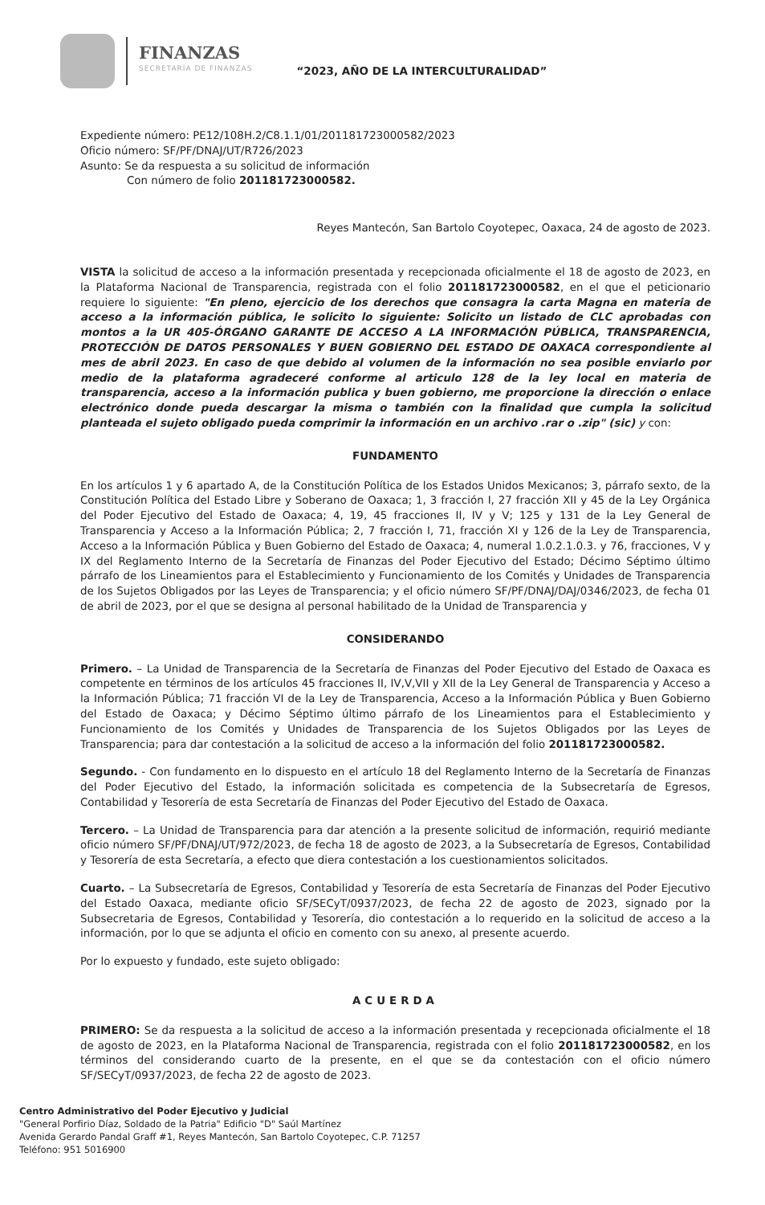FINANZAS
SECRETARÍA DE FINANZAS
“2023, AÑO DE LA INTERCULTURALIDAD”
Expediente número: PE12/108H.2/C8.1.1/01/201181723000582/2023
Oficio número: SF/PF/DNAJ/UT/R726/2023
Asunto: Se da respuesta a su solicitud de información
Con número de folio 201181723000582.
Reyes Mantecón, San Bartolo Coyotepec, Oaxaca, 24 de agosto de 2023.
VISTA la solicitud de acceso a la información presentada y recepcionada oficialmente el 18 de agosto de 2023, en la Plataforma Nacional de Transparencia, registrada con el folio 201181723000582, en el que el peticionario requiere lo siguiente: "En pleno, ejercicio de los derechos que consagra la carta Magna en materia de acceso a la información pública, le solicito lo siguiente: Solicito un listado de CLC aprobadas con montos a la UR 405-ÓRGANO GARANTE DE ACCESO A LA INFORMACIÓN PÚBLICA, TRANSPARENCIA, PROTECCIÓN DE DATOS PERSONALES Y BUEN GOBIERNO DEL ESTADO DE OAXACA correspondiente al mes de abril 2023. En caso de que debido al volumen de la información no sea posible enviarlo por medio de la plataforma agradeceré conforme al articulo 128 de la ley local en materia de transparencia, acceso a la información publica y buen gobierno, me proporcione la dirección o enlace electrónico donde pueda descargar la misma o también con la finalidad que cumpla la solicitud planteada el sujeto obligado pueda comprimir la información en un archivo .rar o .zip" (sic) y con:
FUNDAMENTO
En los artículos 1 y 6 apartado A, de la Constitución Política de los Estados Unidos Mexicanos; 3, párrafo sexto, de la Constitución Política del Estado Libre y Soberano de Oaxaca; 1, 3 fracción I, 27 fracción XII y 45 de la Ley Orgánica del Poder Ejecutivo del Estado de Oaxaca; 4, 19, 45 fracciones II, IV y V; 125 y 131 de la Ley General de Transparencia y Acceso a la Información Pública; 2, 7 fracción I, 71, fracción XI y 126 de la Ley de Transparencia, Acceso a la Información Pública y Buen Gobierno del Estado de Oaxaca; 4, numeral 1.0.2.1.0.3. y 76, fracciones, V y IX del Reglamento Interno de la Secretaría de Finanzas del Poder Ejecutivo del Estado; Décimo Séptimo último párrafo de los Lineamientos para el Establecimiento y Funcionamiento de los Comités y Unidades de Transparencia de los Sujetos Obligados por las Leyes de Transparencia; y el oficio número SF/PF/DNAJ/DAJ/0346/2023, de fecha 01 de abril de 2023, por el que se designa al personal habilitado de la Unidad de Transparencia y
CONSIDERANDO
Primero. – La Unidad de Transparencia de la Secretaría de Finanzas del Poder Ejecutivo del Estado de Oaxaca es competente en términos de los artículos 45 fracciones II, IV,V,VII y XII de la Ley General de Transparencia y Acceso a la Información Pública; 71 fracción VI de la Ley de Transparencia, Acceso a la Información Pública y Buen Gobierno del Estado de Oaxaca; y Décimo Séptimo último párrafo de los Lineamientos para el Establecimiento y Funcionamiento de los Comités y Unidades de Transparencia de los Sujetos Obligados por las Leyes de Transparencia; para dar contestación a la solicitud de acceso a la información del folio 201181723000582.
Segundo. - Con fundamento en lo dispuesto en el artículo 18 del Reglamento Interno de la Secretaría de Finanzas del Poder Ejecutivo del Estado, la información solicitada es competencia de la Subsecretaría de Egresos, Contabilidad y Tesorería de esta Secretaría de Finanzas del Poder Ejecutivo del Estado de Oaxaca.
Tercero. – La Unidad de Transparencia para dar atención a la presente solicitud de información, requirió mediante oficio número SF/PF/DNAJ/UT/972/2023, de fecha 18 de agosto de 2023, a la Subsecretaría de Egresos, Contabilidad y Tesorería de esta Secretaría, a efecto que diera contestación a los cuestionamientos solicitados.
Cuarto. – La Subsecretaría de Egresos, Contabilidad y Tesorería de esta Secretaría de Finanzas del Poder Ejecutivo del Estado Oaxaca, mediante oficio SF/SECyT/0937/2023, de fecha 22 de agosto de 2023, signado por la Subsecretaria de Egresos, Contabilidad y Tesorería, dio contestación a lo requerido en la solicitud de acceso a la información, por lo que se adjunta el oficio en comento con su anexo, al presente acuerdo.
Por lo expuesto y fundado, este sujeto obligado:
ACUERDA
PRIMERO: Se da respuesta a la solicitud de acceso a la información presentada y recepcionada oficialmente el 18 de agosto de 2023, en la Plataforma Nacional de Transparencia, registrada con el folio 201181723000582, en los términos del considerando cuarto de la presente, en el que se da contestación con el oficio número SF/SECyT/0937/2023, de fecha 22 de agosto de 2023.
Centro Administrativo del Poder Ejecutivo y Judicial
"General Porfirio Díaz, Soldado de la Patria" Edificio "D" Saúl Martínez
Avenida Gerardo Pandal Graff #1, Reyes Mantecón, San Bartolo Coyotepec, C.P. 71257
Teléfono: 951 5016900